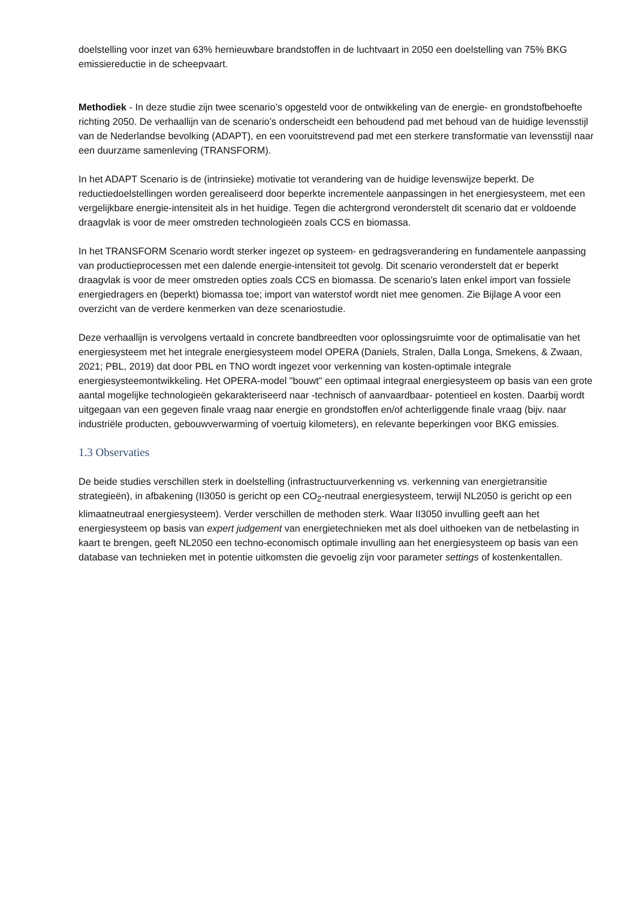doelstelling voor inzet van 63% hernieuwbare brandstoffen in de luchtvaart in 2050 een doelstelling van 75% BKG emissiereductie in de scheepvaart.
Methodiek - In deze studie zijn twee scenario’s opgesteld voor de ontwikkeling van de energie- en grondstofbehoefte richting 2050. De verhaallijn van de scenario’s onderscheidt een behoudend pad met behoud van de huidige levensstijl van de Nederlandse bevolking (ADAPT), en een vooruitstrevend pad met een sterkere transformatie van levensstijl naar een duurzame samenleving (TRANSFORM).
In het ADAPT Scenario is de (intrinsieke) motivatie tot verandering van de huidige levenswijze beperkt. De reductiedoelstellingen worden gerealiseerd door beperkte incrementele aanpassingen in het energiesysteem, met een vergelijkbare energie-intensiteit als in het huidige. Tegen die achtergrond veronderstelt dit scenario dat er voldoende draagvlak is voor de meer omstreden technologieën zoals CCS en biomassa.
In het TRANSFORM Scenario wordt sterker ingezet op systeem- en gedragsverandering en fundamentele aanpassing van productieprocessen met een dalende energie-intensiteit tot gevolg. Dit scenario veronderstelt dat er beperkt draagvlak is voor de meer omstreden opties zoals CCS en biomassa. De scenario's laten enkel import van fossiele energiedragers en (beperkt) biomassa toe; import van waterstof wordt niet mee genomen. Zie Bijlage A voor een overzicht van de verdere kenmerken van deze scenariostudie.
Deze verhaallijn is vervolgens vertaald in concrete bandbreedten voor oplossingsruimte voor de optimalisatie van het energiesysteem met het integrale energiesysteem model OPERA (Daniels, Stralen, Dalla Longa, Smekens, & Zwaan, 2021; PBL, 2019) dat door PBL en TNO wordt ingezet voor verkenning van kosten-optimale integrale energiesysteemontwikkeling. Het OPERA-model "bouwt" een optimaal integraal energiesysteem op basis van een grote aantal mogelijke technologieën gekarakteriseerd naar -technisch of aanvaardbaar- potentieel en kosten. Daarbij wordt uitgegaan van een gegeven finale vraag naar energie en grondstoffen en/of achterliggende finale vraag (bijv. naar industriële producten, gebouwverwarming of voertuig kilometers), en relevante beperkingen voor BKG emissies.
1.3 Observaties
De beide studies verschillen sterk in doelstelling (infrastructuurverkenning vs. verkenning van energietransitie strategieën), in afbakening (II3050 is gericht op een CO<sub>2</sub>-neutraal energiesysteem, terwijl NL2050 is gericht op een klimaatneutraal energiesysteem). Verder verschillen de methoden sterk. Waar II3050 invulling geeft aan het energiesysteem op basis van expert judgement van energietechnieken met als doel uithoeken van de netbelasting in kaart te brengen, geeft NL2050 een techno-economisch optimale invulling aan het energiesysteem op basis van een database van technieken met in potentie uitkomsten die gevoelig zijn voor parameter settings of kostenkentallen.